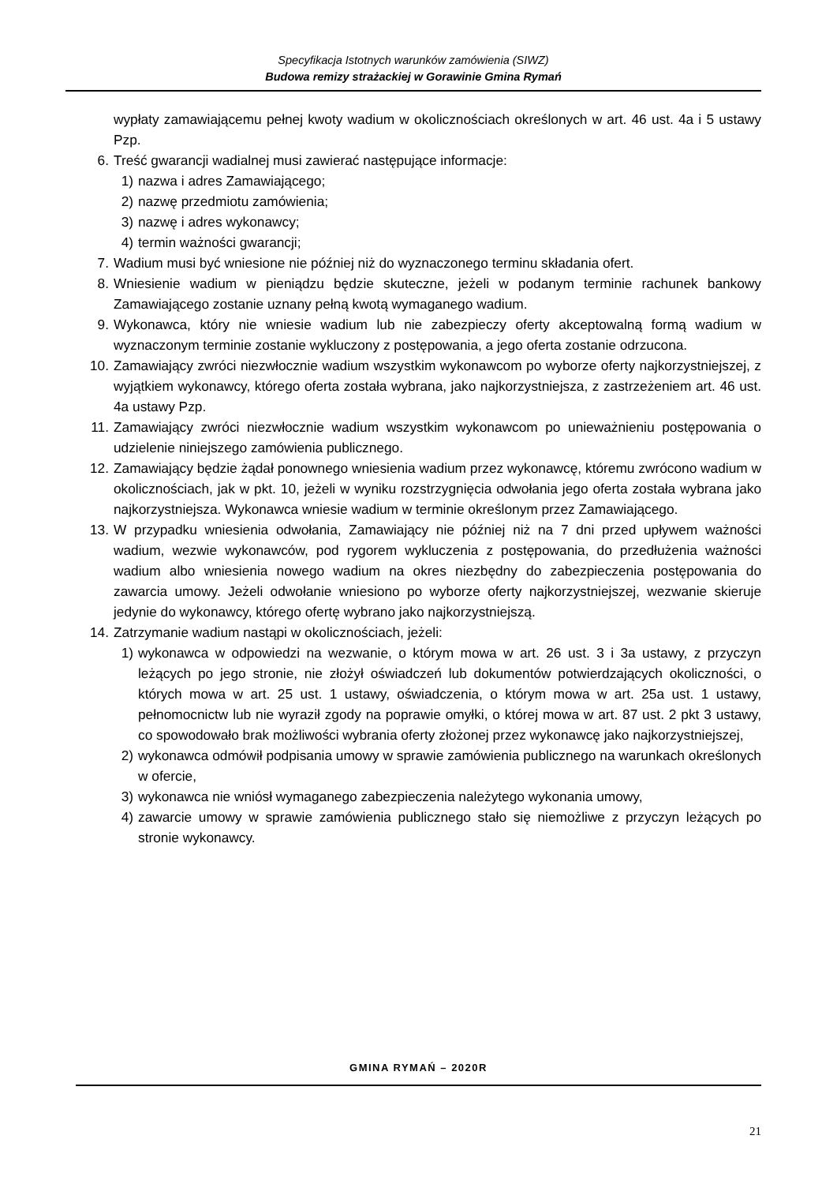Specyfikacja Istotnych warunków zamówienia (SIWZ)
Budowa remizy strażackiej w Gorawinie Gmina Rymań
wypłaty zamawiającemu pełnej kwoty wadium w okolicznościach określonych w art. 46 ust. 4a i 5 ustawy Pzp.
6. Treść gwarancji wadialnej musi zawierać następujące informacje:
1) nazwa i adres Zamawiającego;
2) nazwę przedmiotu zamówienia;
3) nazwę i adres wykonawcy;
4) termin ważności gwarancji;
7. Wadium musi być wniesione nie później niż do wyznaczonego terminu składania ofert.
8. Wniesienie wadium w pieniądzu będzie skuteczne, jeżeli w podanym terminie rachunek bankowy Zamawiającego zostanie uznany pełną kwotą wymaganego wadium.
9. Wykonawca, który nie wniesie wadium lub nie zabezpieczy oferty akceptowalną formą wadium w wyznaczonym terminie zostanie wykluczony z postępowania, a jego oferta zostanie odrzucona.
10. Zamawiający zwróci niezwłocznie wadium wszystkim wykonawcom po wyborze oferty najkorzystniejszej, z wyjątkiem wykonawcy, którego oferta została wybrana, jako najkorzystniejsza, z zastrzeżeniem art. 46 ust. 4a ustawy Pzp.
11. Zamawiający zwróci niezwłocznie wadium wszystkim wykonawcom po unieważnieniu postępowania o udzielenie niniejszego zamówienia publicznego.
12. Zamawiający będzie żądał ponownego wniesienia wadium przez wykonawcę, któremu zwrócono wadium w okolicznościach, jak w pkt. 10, jeżeli w wyniku rozstrzygnięcia odwołania jego oferta została wybrana jako najkorzystniejsza. Wykonawca wniesie wadium w terminie określonym przez Zamawiającego.
13. W przypadku wniesienia odwołania, Zamawiający nie później niż na 7 dni przed upływem ważności wadium, wezwie wykonawców, pod rygorem wykluczenia z postępowania, do przedłużenia ważności wadium albo wniesienia nowego wadium na okres niezbędny do zabezpieczenia postępowania do zawarcia umowy. Jeżeli odwołanie wniesiono po wyborze oferty najkorzystniejszej, wezwanie skieruje jedynie do wykonawcy, którego ofertę wybrano jako najkorzystniejszą.
14. Zatrzymanie wadium nastąpi w okolicznościach, jeżeli:
1) wykonawca w odpowiedzi na wezwanie, o którym mowa w art. 26 ust. 3 i 3a ustawy, z przyczyn leżących po jego stronie, nie złożył oświadczeń lub dokumentów potwierdzających okoliczności, o których mowa w art. 25 ust. 1 ustawy, oświadczenia, o którym mowa w art. 25a ust. 1 ustawy, pełnomocnictw lub nie wyraził zgody na poprawie omyłki, o której mowa w art. 87 ust. 2 pkt 3 ustawy, co spowodowało brak możliwości wybrania oferty złożonej przez wykonawcę jako najkorzystniejszej,
2) wykonawca odmówił podpisania umowy w sprawie zamówienia publicznego na warunkach określonych w ofercie,
3) wykonawca nie wniósł wymaganego zabezpieczenia należytego wykonania umowy,
4) zawarcie umowy w sprawie zamówienia publicznego stało się niemożliwe z przyczyn leżących po stronie wykonawcy.
GMINA RYMAŃ – 2020R
21